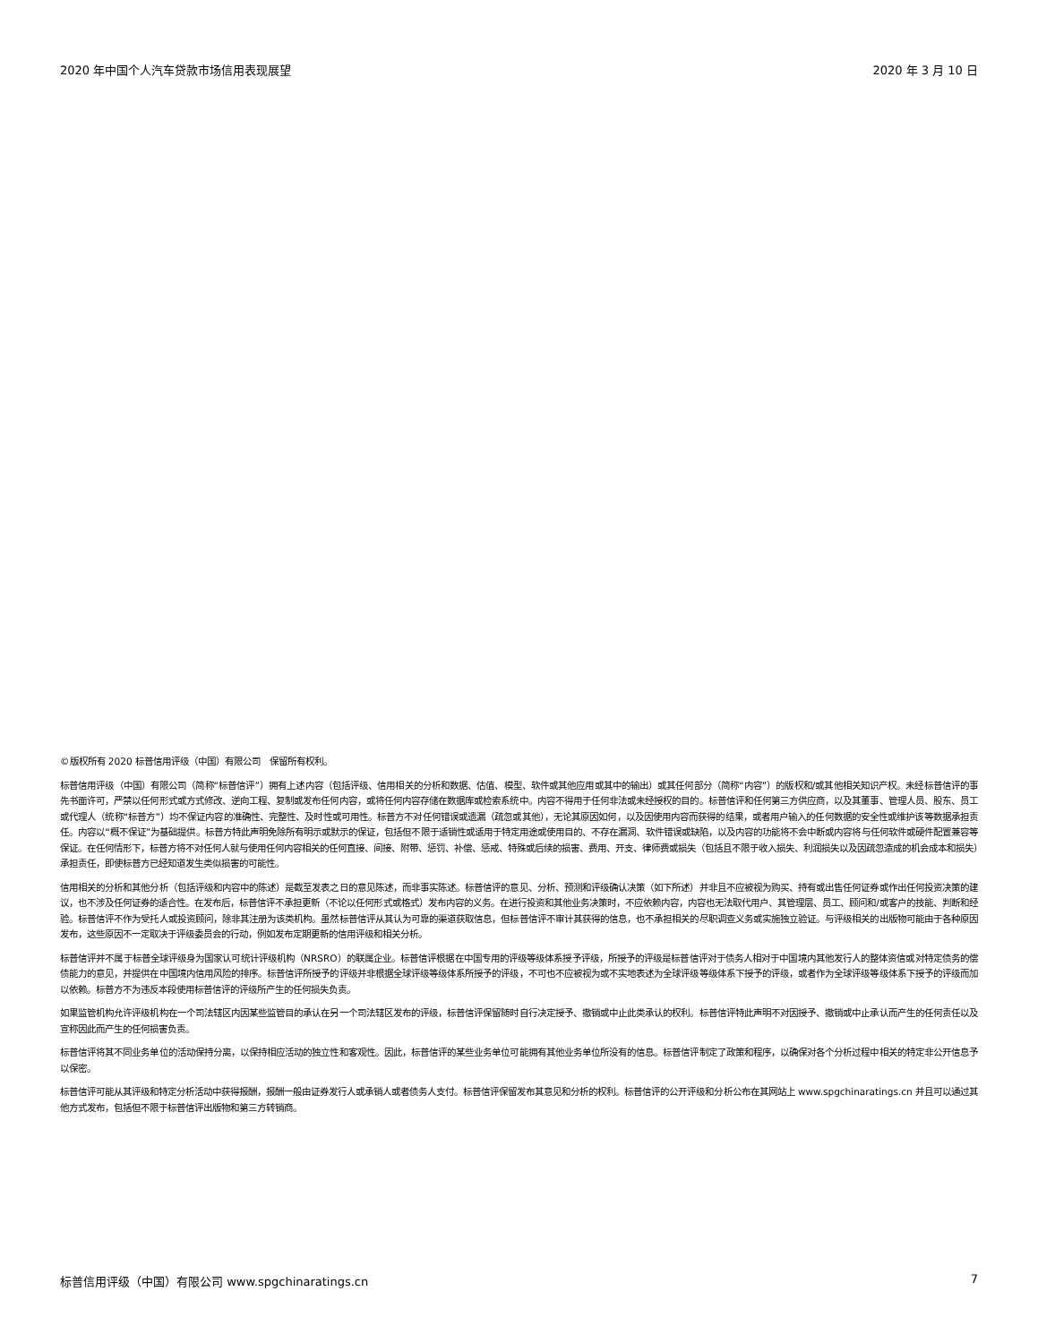2020 年中国个人汽车贷款市场信用表现展望 2020 年 3 月 10 日
©版权所有 2020 标普信用评级（中国）有限公司　保留所有权利。
标普信用评级（中国）有限公司（简称“标普信评”）拥有上述内容（包括评级、信用相关的分析和数据、估值、模型、软件或其他应用或其中的输出）或其任何部分（简称“内容”）的版权和/或其他相关知识产权。未经标普信评的事先书面许可，严禁以任何形式或方式修改、逆向工程、复制或发布任何内容，或将任何内容存储在数据库或检索系统中。内容不得用于任何非法或未经授权的目的。标普信评和任何第三方供应商，以及其董事、管理人员、股东、员工或代理人（统称“标普方”）均不保证内容的准确性、完整性、及时性或可用性。标普方不对任何错误或遗漏（疏忽或其他），无论其原因如何，以及因使用内容而获得的结果，或者用户输入的任何数据的安全性或维护该等数据承担责任。内容以“概不保证”为基础提供。标普方特此声明免除所有明示或默示的保证，包括但不限于适销性或适用于特定用途或使用目的、不存在漏洞、软件错误或缺陷，以及内容的功能将不会中断或内容将与任何软件或硬件配置兼容等保证。在任何情形下，标普方将不对任何人就与使用任何内容相关的任何直接、间接、附带、惩罚、补偿、惩戒、特殊或后续的损害、费用、开支、律师费或损失（包括且不限于收入损失、利润损失以及因疏忽造成的机会成本和损失）承担责任，即使标普方已经知道发生类似损害的可能性。
信用相关的分析和其他分析（包括评级和内容中的陈述）是截至发表之日的意见陈述，而非事实陈述。标普信评的意见、分析、预测和评级确认决策（如下所述）并非且不应被视为购买、持有或出售任何证券或作出任何投资决策的建议，也不涉及任何证券的适合性。在发布后，标普信评不承担更新（不论以任何形式或格式）发布内容的义务。在进行投资和其他业务决策时，不应依赖内容，内容也无法取代用户、其管理层、员工、顾问和/或客户的技能、判断和经验。标普信评不作为受托人或投资顾问，除非其注册为该类机构。虽然标普信评从其认为可靠的渠道获取信息，但标普信评不审计其获得的信息，也不承担相关的尽职调查义务或实施独立验证。与评级相关的出版物可能由于各种原因发布，这些原因不一定取决于评级委员会的行动，例如发布定期更新的信用评级和相关分析。
标普信评并不属于标普全球评级身为国家认可统计评级机构（NRSRO）的联属企业。标普信评根据在中国专用的评级等级体系授予评级，所授予的评级是标普信评对于债务人相对于中国境内其他发行人的整体资信或对特定债务的偿债能力的意见，并提供在中国境内信用风险的排序。标普信评所授予的评级并非根据全球评级等级体系所授予的评级，不可也不应被视为或不实地表述为全球评级等级体系下授予的评级，或者作为全球评级等级体系下授予的评级而加以依赖。标普方不为违反本段使用标普信评的评级所产生的任何损失负责。
如果监管机构允许评级机构在一个司法辖区内因某些监管目的承认在另一个司法辖区发布的评级，标普信评保留随时自行决定授予、撤销或中止此类承认的权利。标普信评特此声明不对因授予、撤销或中止承认而产生的任何责任以及宣称因此而产生的任何损害负责。
标普信评将其不同业务单位的活动保持分离，以保持相应活动的独立性和客观性。因此，标普信评的某些业务单位可能拥有其他业务单位所没有的信息。标普信评制定了政策和程序，以确保对各个分析过程中相关的特定非公开信息予以保密。
标普信评可能从其评级和特定分析活动中获得报酬，报酬一般由证券发行人或承销人或者债务人支付。标普信评保留发布其意见和分析的权利。标普信评的公开评级和分析公布在其网站上 www.spgchinaratings.cn 并且可以通过其他方式发布，包括但不限于标普信评出版物和第三方转销商。
标普信用评级（中国）有限公司 www.spgchinaratings.cn 7